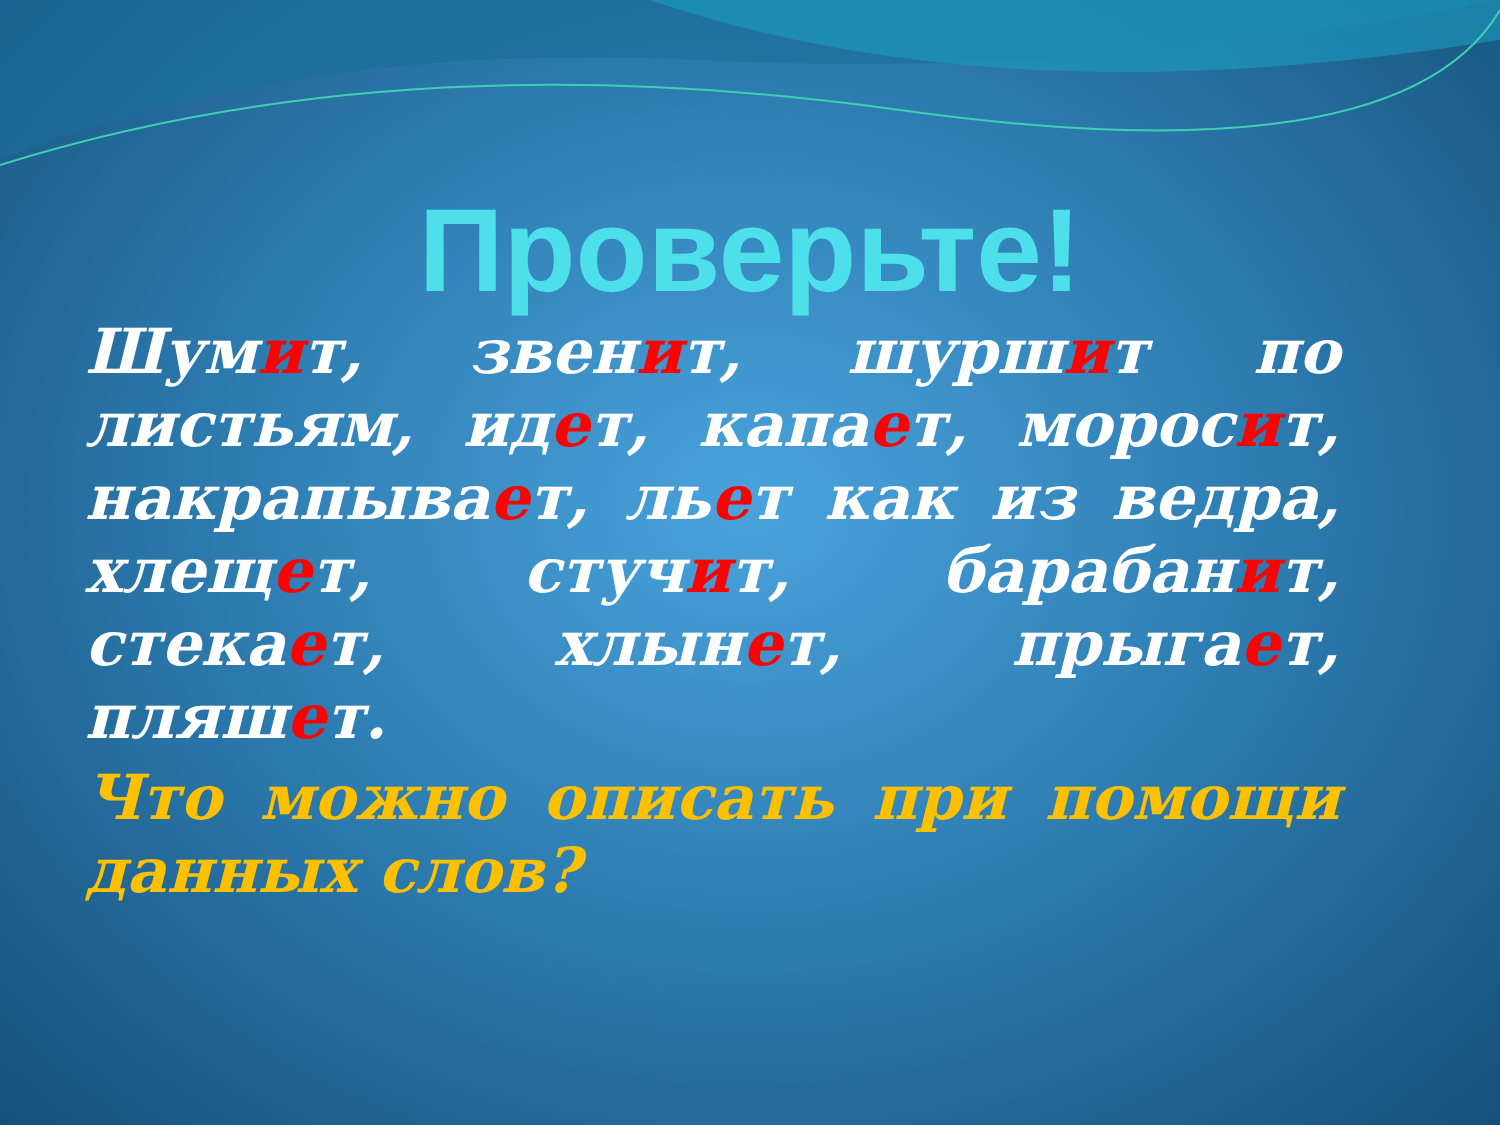Проверьте!
Шумит, звенит, шуршит по листьям, идет, капает, моросит, накрапывает, льет как из ведра, хлещет, стучит, барабанит, стекает, хлынет, прыгает, пляшет.
Что можно описать при помощи данных слов?